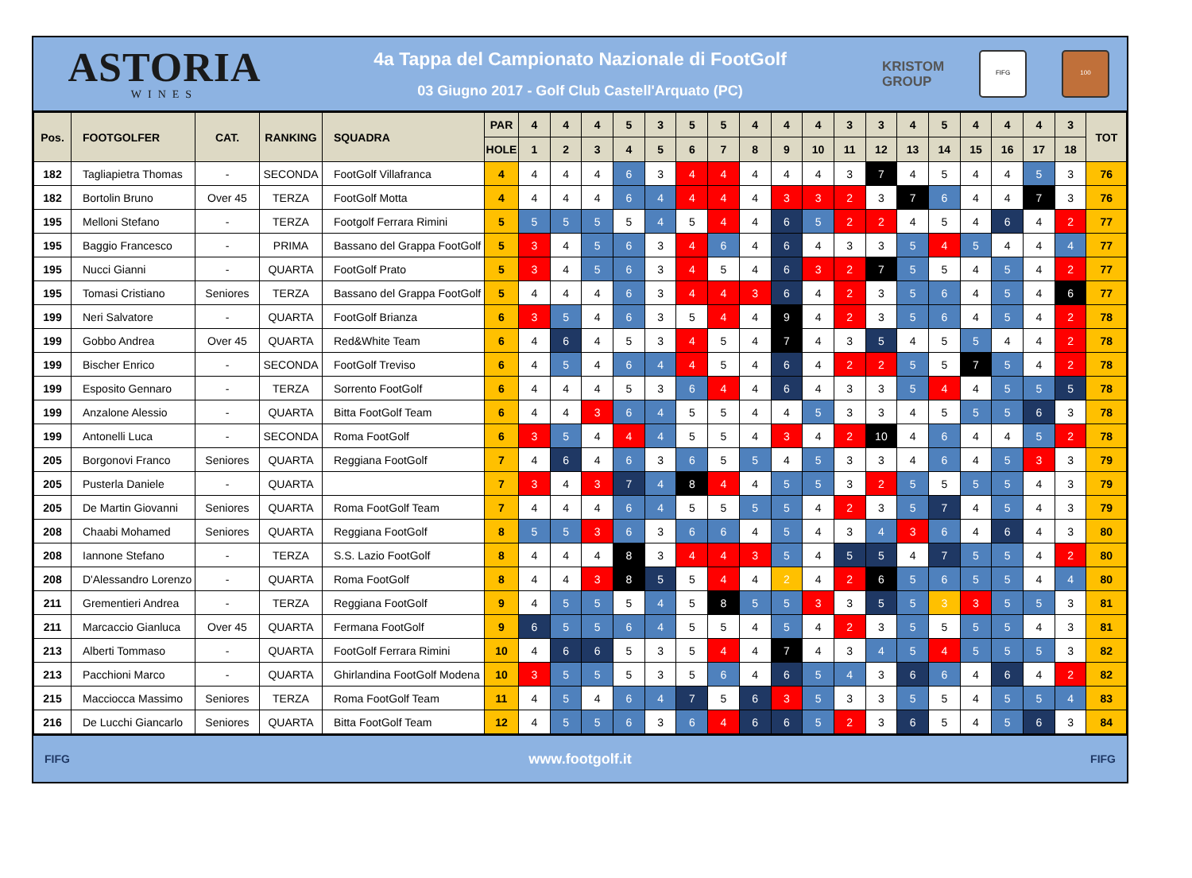ASTORIA
WINES
4a Tappa del Campionato Nazionale di FootGolf
03 Giugno 2017 - Golf Club Castell'Arquato (PC)
KRISTOM
GROUP
FIFG 100
| Pos. | FOOTGOLFER | CAT. | RANKING | SQUADRA | PAR | 4 | 4 | 4 | 5 | 3 | 5 | 5 | 4 | 4 | 4 | 3 | 3 | 4 | 5 | 4 | 4 | 4 | 3 | TOT |
| --- | --- | --- | --- | --- | --- | --- | --- | --- | --- | --- | --- | --- | --- | --- | --- | --- | --- | --- | --- | --- | --- | --- | --- | --- |
| | | | | | HOLE | 1 | 2 | 3 | 4 | 5 | 6 | 7 | 8 | 9 | 10 | 11 | 12 | 13 | 14 | 15 | 16 | 17 | 18 | |
| 182 | Tagliapietra Thomas | - | SECONDA | FootGolf Villafranca | 4 | 4 | 4 | 4 | 6 | 3 | 4 | 4 | 4 | 4 | 4 | 3 | 7 | 4 | 5 | 4 | 4 | 5 | 3 | 76 |
| 182 | Bortolin Bruno | Over 45 | TERZA | FootGolf Motta | 4 | 4 | 4 | 4 | 6 | 4 | 4 | 4 | 4 | 3 | 3 | 2 | 3 | 7 | 6 | 4 | 4 | 7 | 3 | 76 |
| 195 | Melloni Stefano | - | TERZA | Footgolf Ferrara Rimini | 5 | 5 | 5 | 5 | 5 | 4 | 5 | 4 | 4 | 6 | 5 | 2 | 2 | 4 | 5 | 4 | 6 | 4 | 2 | 77 |
| 195 | Baggio Francesco | - | PRIMA | Bassano del Grappa FootGolf | 5 | 3 | 4 | 5 | 6 | 3 | 4 | 6 | 4 | 6 | 4 | 3 | 3 | 5 | 4 | 5 | 4 | 4 | 4 | 77 |
| 195 | Nucci Gianni | - | QUARTA | FootGolf Prato | 5 | 3 | 4 | 5 | 6 | 3 | 4 | 5 | 4 | 6 | 3 | 2 | 7 | 5 | 5 | 4 | 5 | 4 | 2 | 77 |
| 195 | Tomasi Cristiano | Seniores | TERZA | Bassano del Grappa FootGolf | 5 | 4 | 4 | 4 | 6 | 3 | 4 | 4 | 3 | 6 | 4 | 2 | 3 | 5 | 6 | 4 | 5 | 4 | 6 | 77 |
| 199 | Neri Salvatore | - | QUARTA | FootGolf Brianza | 6 | 3 | 5 | 4 | 6 | 3 | 5 | 4 | 4 | 9 | 4 | 2 | 3 | 5 | 6 | 4 | 5 | 4 | 2 | 78 |
| 199 | Gobbo Andrea | Over 45 | QUARTA | Red&White Team | 6 | 4 | 6 | 4 | 5 | 3 | 4 | 5 | 4 | 7 | 4 | 3 | 5 | 4 | 5 | 5 | 4 | 4 | 2 | 78 |
| 199 | Bischer Enrico | - | SECONDA | FootGolf Treviso | 6 | 4 | 5 | 4 | 6 | 4 | 4 | 5 | 4 | 6 | 4 | 2 | 2 | 5 | 5 | 7 | 5 | 4 | 2 | 78 |
| 199 | Esposito Gennaro | - | TERZA | Sorrento FootGolf | 6 | 4 | 4 | 4 | 5 | 3 | 6 | 4 | 4 | 6 | 4 | 3 | 3 | 5 | 4 | 4 | 5 | 5 | 5 | 78 |
| 199 | Anzalone Alessio | - | QUARTA | Bitta FootGolf Team | 6 | 4 | 4 | 3 | 6 | 4 | 5 | 5 | 4 | 4 | 5 | 3 | 3 | 4 | 5 | 5 | 5 | 6 | 3 | 78 |
| 199 | Antonelli Luca | - | SECONDA | Roma FootGolf | 6 | 3 | 5 | 4 | 4 | 4 | 5 | 5 | 4 | 3 | 4 | 2 | 10 | 4 | 6 | 4 | 4 | 5 | 2 | 78 |
| 205 | Borgonovi Franco | Seniores | QUARTA | Reggiana FootGolf | 7 | 4 | 6 | 4 | 6 | 3 | 6 | 5 | 5 | 4 | 5 | 3 | 3 | 4 | 6 | 4 | 5 | 3 | 3 | 79 |
| 205 | Pusterla Daniele | - | QUARTA | | 7 | 3 | 4 | 3 | 7 | 4 | 8 | 4 | 4 | 5 | 5 | 3 | 2 | 5 | 5 | 5 | 5 | 4 | 3 | 79 |
| 205 | De Martin Giovanni | Seniores | QUARTA | Roma FootGolf Team | 7 | 4 | 4 | 4 | 6 | 4 | 5 | 5 | 5 | 5 | 4 | 2 | 3 | 5 | 7 | 4 | 5 | 4 | 3 | 79 |
| 208 | Chaabi Mohamed | Seniores | QUARTA | Reggiana FootGolf | 8 | 5 | 5 | 3 | 6 | 3 | 6 | 6 | 4 | 5 | 4 | 3 | 4 | 3 | 6 | 4 | 6 | 4 | 3 | 80 |
| 208 | Iannone Stefano | - | TERZA | S.S. Lazio FootGolf | 8 | 4 | 4 | 4 | 8 | 3 | 4 | 4 | 3 | 5 | 4 | 5 | 5 | 4 | 7 | 5 | 5 | 4 | 2 | 80 |
| 208 | D'Alessandro Lorenzo | - | QUARTA | Roma FootGolf | 8 | 4 | 4 | 3 | 8 | 5 | 5 | 4 | 4 | 2 | 4 | 2 | 6 | 5 | 6 | 5 | 5 | 4 | 4 | 80 |
| 211 | Grementieri Andrea | - | TERZA | Reggiana FootGolf | 9 | 4 | 5 | 5 | 5 | 4 | 5 | 8 | 5 | 5 | 3 | 3 | 5 | 5 | 3 | 3 | 5 | 5 | 3 | 81 |
| 211 | Marcaccio Gianluca | Over 45 | QUARTA | Fermana FootGolf | 9 | 6 | 5 | 5 | 6 | 4 | 5 | 5 | 4 | 5 | 4 | 2 | 3 | 5 | 5 | 5 | 5 | 4 | 3 | 81 |
| 213 | Alberti Tommaso | - | QUARTA | FootGolf Ferrara Rimini | 10 | 4 | 6 | 6 | 5 | 3 | 5 | 4 | 4 | 7 | 4 | 3 | 4 | 5 | 4 | 5 | 5 | 5 | 3 | 82 |
| 213 | Pacchioni Marco | - | QUARTA | Ghirlandina FootGolf Modena | 10 | 3 | 5 | 5 | 5 | 3 | 5 | 6 | 4 | 6 | 5 | 4 | 3 | 6 | 6 | 4 | 6 | 4 | 2 | 82 |
| 215 | Macciocca Massimo | Seniores | TERZA | Roma FootGolf Team | 11 | 4 | 5 | 4 | 6 | 4 | 7 | 5 | 6 | 3 | 5 | 3 | 3 | 5 | 5 | 4 | 5 | 5 | 4 | 83 |
| 216 | De Lucchi Giancarlo | Seniores | QUARTA | Bitta FootGolf Team | 12 | 4 | 5 | 5 | 6 | 3 | 6 | 4 | 6 | 6 | 5 | 2 | 3 | 6 | 5 | 4 | 5 | 6 | 3 | 84 |
FIFG www.footgolf.it FIFG